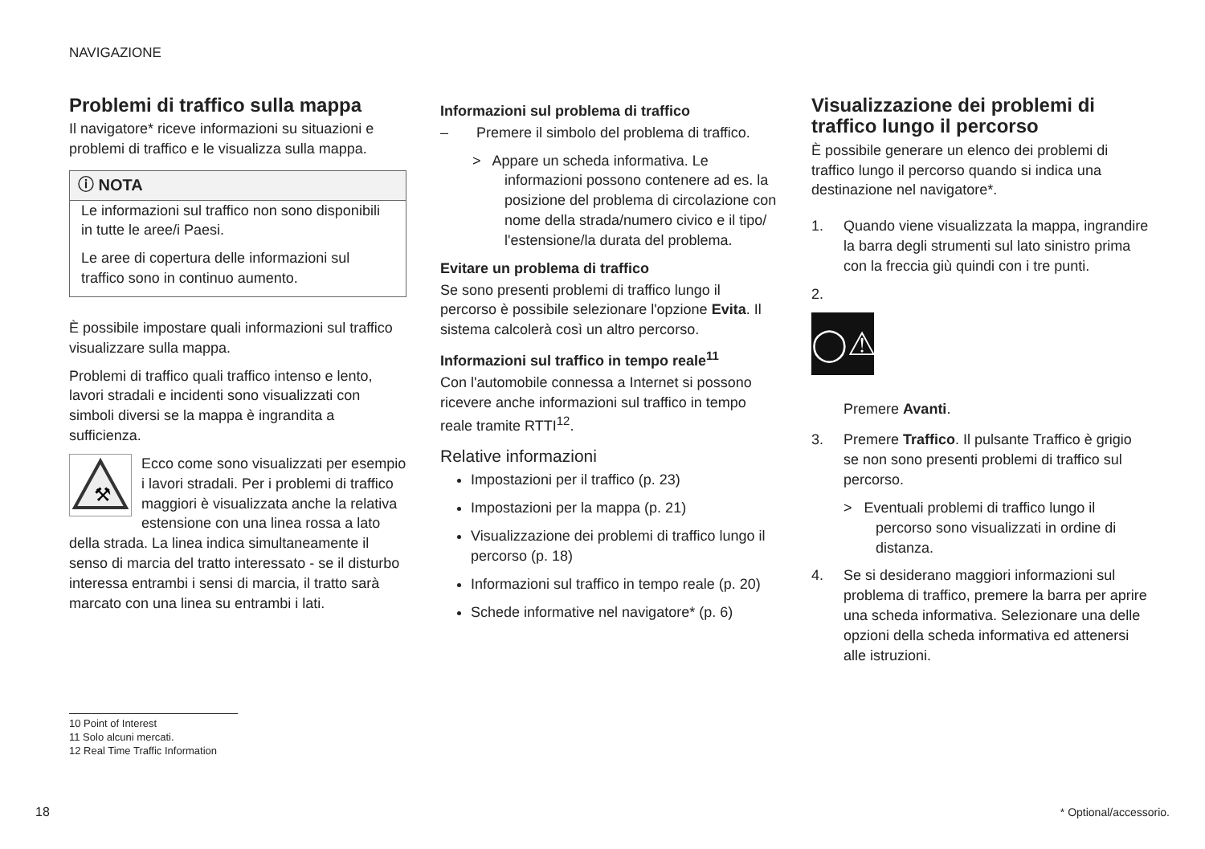NAVIGAZIONE
Problemi di traffico sulla mappa
Il navigatore* riceve informazioni su situazioni e problemi di traffico e le visualizza sulla mappa.
ⓘ NOTA
Le informazioni sul traffico non sono disponibili in tutte le aree/i Paesi.
Le aree di copertura delle informazioni sul traffico sono in continuo aumento.
È possibile impostare quali informazioni sul traffico visualizzare sulla mappa.
Problemi di traffico quali traffico intenso e lento, lavori stradali e incidenti sono visualizzati con simboli diversi se la mappa è ingrandita a sufficienza.
⚒
Ecco come sono visualizzati per esempio i lavori stradali. Per i problemi di traffico maggiori è visualizzata anche la relativa estensione con una linea rossa a lato della strada. La linea indica simultaneamente il senso di marcia del tratto interessato - se il disturbo interessa entrambi i sensi di marcia, il tratto sarà marcato con una linea su entrambi i lati.
Informazioni sul problema di traffico
– Premere il simbolo del problema di traffico.
> Appare un scheda informativa. Le informazioni possono contenere ad es. la posizione del problema di circolazione con nome della strada/numero civico e il tipo/ l'estensione/la durata del problema.
Evitare un problema di traffico
Se sono presenti problemi di traffico lungo il percorso è possibile selezionare l'opzione Evita. Il sistema calcolerà così un altro percorso.
Informazioni sul traffico in tempo reale<sup>11</sup>
Con l'automobile connessa a Internet si possono ricevere anche informazioni sul traffico in tempo reale tramite RTTI<sup>12</sup>.
Relative informazioni
Impostazioni per il traffico (p. 23)
Impostazioni per la mappa (p. 21)
Visualizzazione dei problemi di traffico lungo il percorso (p. 18)
Informazioni sul traffico in tempo reale (p. 20)
Schede informative nel navigatore* (p. 6)
Visualizzazione dei problemi di traffico lungo il percorso
È possibile generare un elenco dei problemi di traffico lungo il percorso quando si indica una destinazione nel navigatore*.
1. Quando viene visualizzata la mappa, ingrandire la barra degli strumenti sul lato sinistro prima con la freccia giù quindi con i tre punti.
2.
◯⚠
Premere Avanti.
3. Premere Traffico. Il pulsante Traffico è grigio se non sono presenti problemi di traffico sul percorso.
> Eventuali problemi di traffico lungo il percorso sono visualizzati in ordine di distanza.
4. Se si desiderano maggiori informazioni sul problema di traffico, premere la barra per aprire una scheda informativa. Selezionare una delle opzioni della scheda informativa ed attenersi alle istruzioni.
10 Point of Interest
11 Solo alcuni mercati.
12 Real Time Traffic Information
18 * Optional/accessorio.